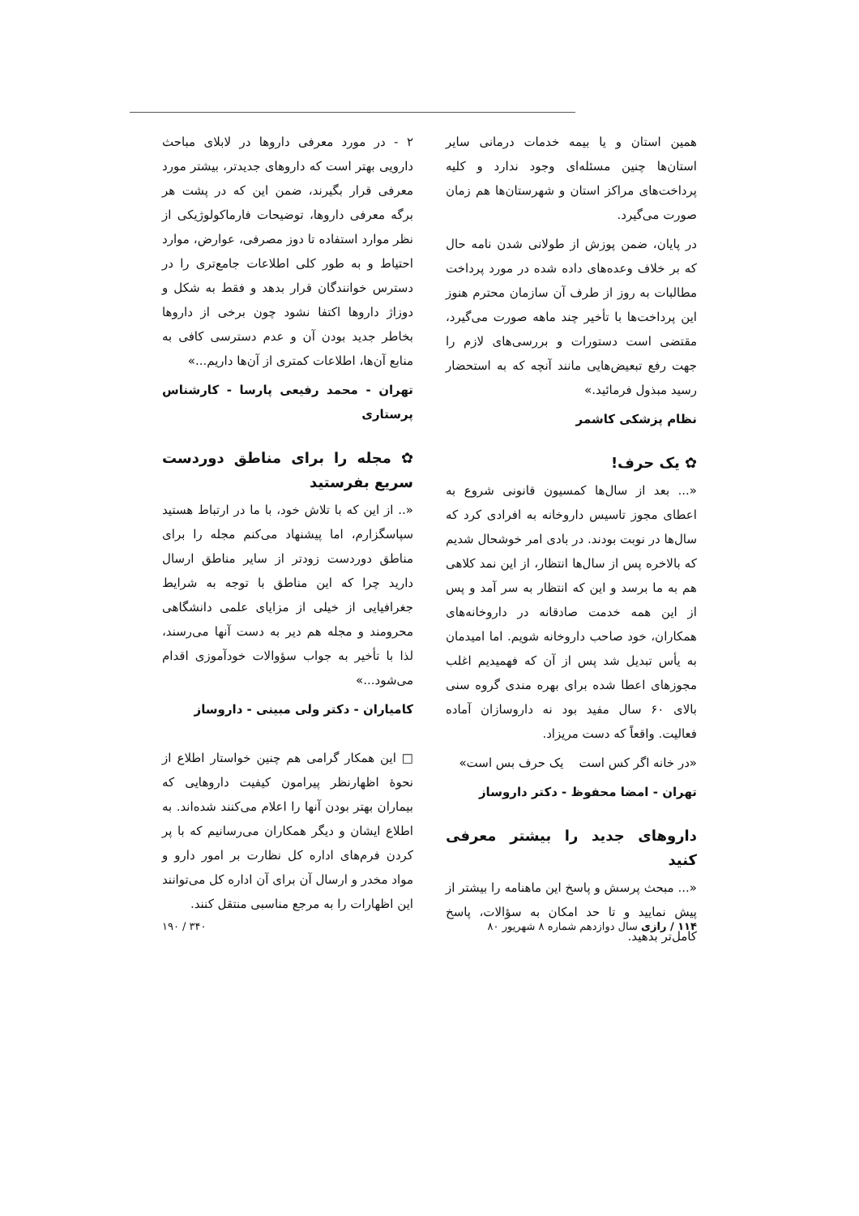همین استان و یا بیمه خدمات درمانی سایر استان‌ها چنین مسئله‌ای وجود ندارد و کلیه پرداخت‌های مراکز استان و شهرستان‌ها هم زمان صورت می‌گیرد.
در پایان، ضمن پوزش از طولانی شدن نامه حال که بر خلاف وعده‌های داده شده در مورد پرداخت مطالبات به روز از طرف آن سازمان محترم هنوز این پرداخت‌ها با تأخیر چند ماهه صورت می‌گیرد، مقتضی است دستورات و بررسی‌های لازم را جهت رفع تبعیض‌هایی مانند آنچه که به استحضار رسید مبذول فرمائید.»
نظام پزشکی کاشمر
✿ یک حرف!
«... بعد از سال‌ها کمسیون قانونی شروع به اعطای مجوز تاسیس داروخانه به افرادی کرد که سال‌ها در نوبت بودند. در بادی امر خوشحال شدیم که بالاخره پس از سال‌ها انتظار، از این نمد کلاهی هم به ما برسد و این که انتظار به سر آمد و پس از این همه خدمت صادقانه در داروخانه‌های همکاران، خود صاحب داروخانه شویم. اما امیدمان به یأس تبدیل شد پس از آن که فهمیدیم اغلب مجوزهای اعطا شده برای بهره مندی گروه سنی بالای ۶۰ سال مفید بود نه داروسازان آماده فعالیت. واقعاً که دست مریزاد.
«در خانه اگر کس است یک حرف بس است»
تهران - امضا محفوظ - دکتر داروساز
داروهای جدید را بیشتر معرفی کنید
«... مبحث پرسش و پاسخ این ماهنامه را بیشتر از پیش نمایید و تا حد امکان به سؤالات، پاسخ کامل‌تر بدهید.
۲ - در مورد معرفی داروها در لابلای مباحث دارویی بهتر است که داروهای جدیدتر، بیشتر مورد معرفی قرار بگیرند، ضمن این که در پشت هر برگه معرفی داروها، توضیحات فارماکولوژیکی از نظر موارد استفاده تا دوز مصرفی، عوارض، موارد احتیاط و به طور کلی اطلاعات جامع‌تری را در دسترس خوانندگان قرار بدهد و فقط به شکل و دوزاژ داروها اکتفا نشود چون برخی از داروها بخاطر جدید بودن آن و عدم دسترسی کافی به منابع آن‌ها، اطلاعات کمتری از آن‌ها داریم...»
تهران - محمد رفیعی پارسا - کارشناس پرستاری
✿ مجله را برای مناطق دوردست سریع بفرستید
«.. از این که با تلاش خود، با ما در ارتباط هستید سپاسگزارم، اما پیشنهاد می‌کنم مجله را برای مناطق دوردست زودتر از سایر مناطق ارسال دارید چرا که این مناطق با توجه به شرایط جغرافیایی از خیلی از مزایای علمی دانشگاهی محرومند و مجله هم دیر به دست آنها می‌رسند، لذا با تأخیر به جواب سؤوالات خودآموزی اقدام می‌شود...»
کامیاران - دکتر ولی مبینی - داروساز
□ این همکار گرامی هم چنین خواستار اطلاع از نحوهٔ اظهارنظر پیرامون کیفیت داروهایی که بیماران بهتر بودن آنها را اعلام می‌کنند شده‌اند. به اطلاع ایشان و دیگر همکاران می‌رسانیم که با پر کردن فرم‌های اداره کل نظارت بر امور دارو و مواد مخدر و ارسال آن برای آن اداره کل می‌توانند این اظهارات را به مرجع مناسبی منتقل کنند.
۱۱۴ / رازی سال دوازدهم شماره ۸ شهریور ۸۰ ۳۴۰ / ۱۹۰